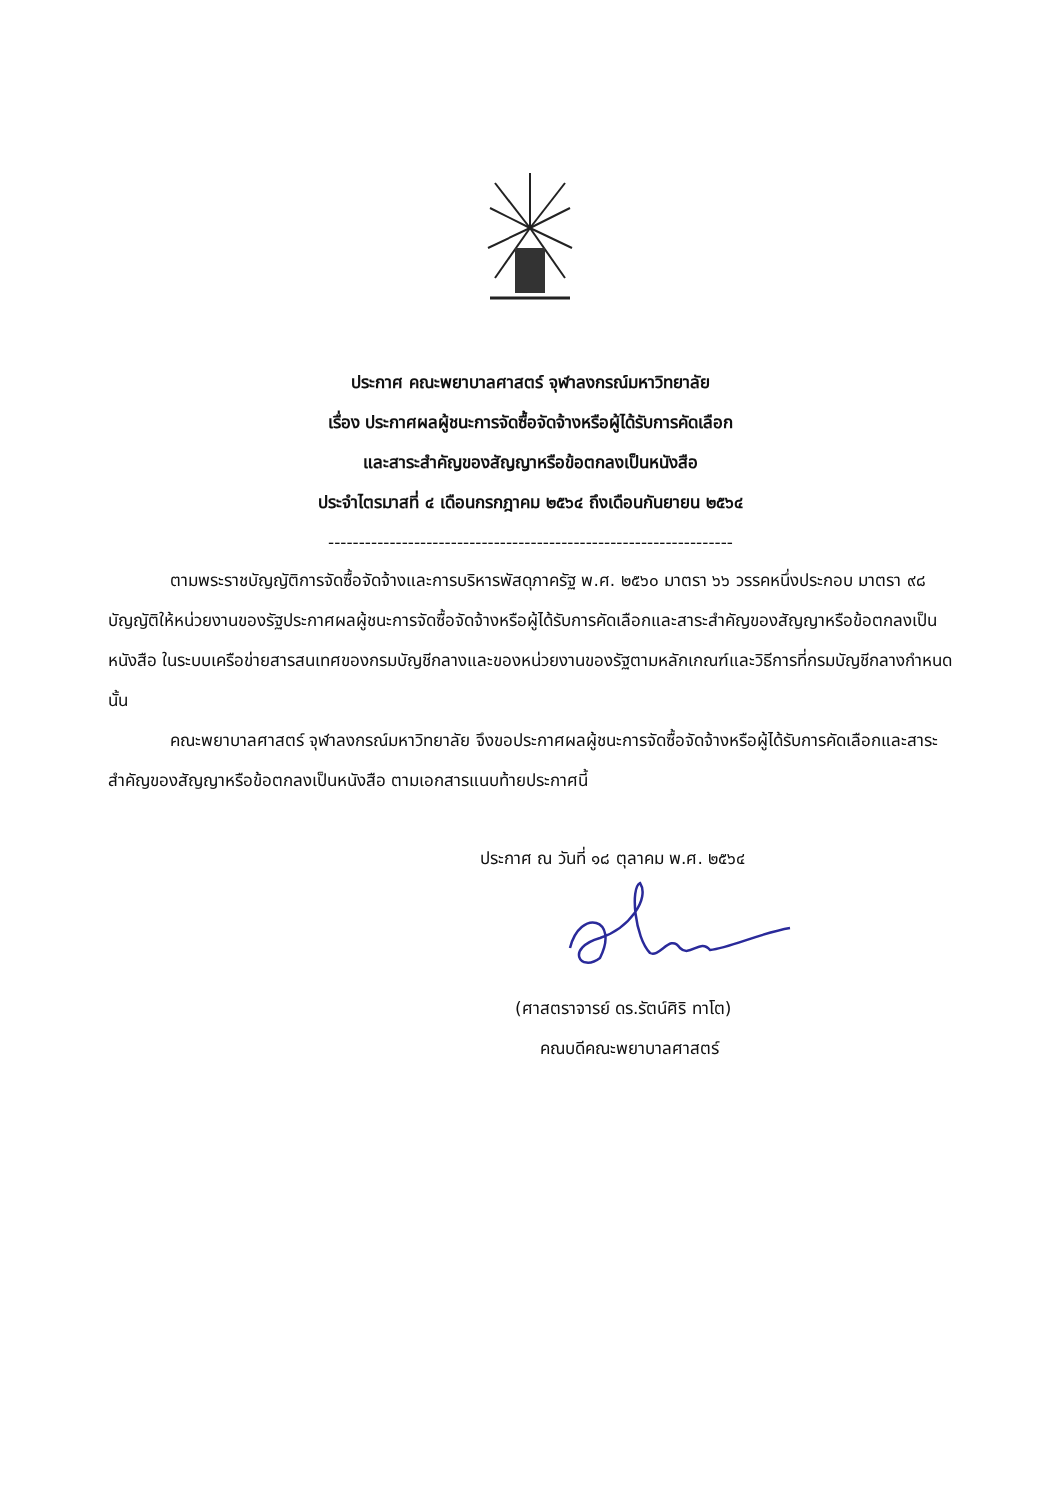ประกาศ คณะพยาบาลศาสตร์ จุฬาลงกรณ์มหาวิทยาลัย
เรื่อง ประกาศผลผู้ชนะการจัดซื้อจัดจ้างหรือผู้ได้รับการคัดเลือก
และสาระสำคัญของสัญญาหรือข้อตกลงเป็นหนังสือ
ประจำไตรมาสที่ ๔ เดือนกรกฎาคม ๒๕๖๔ ถึงเดือนกันยายน ๒๕๖๔
------------------------------------------------------------------
ตามพระราชบัญญัติการจัดซื้อจัดจ้างและการบริหารพัสดุภาครัฐ พ.ศ. ๒๕๖๐ มาตรา ๖๖ วรรคหนึ่งประกอบ มาตรา ๙๘ บัญญัติให้หน่วยงานของรัฐประกาศผลผู้ชนะการจัดซื้อจัดจ้างหรือผู้ได้รับการคัดเลือกและสาระสำคัญของสัญญาหรือข้อตกลงเป็นหนังสือ ในระบบเครือข่ายสารสนเทศของกรมบัญชีกลางและของหน่วยงานของรัฐตามหลักเกณฑ์และวิธีการที่กรมบัญชีกลางกำหนด นั้น
คณะพยาบาลศาสตร์ จุฬาลงกรณ์มหาวิทยาลัย จึงขอประกาศผลผู้ชนะการจัดซื้อจัดจ้างหรือผู้ได้รับการคัดเลือกและสาระสำคัญของสัญญาหรือข้อตกลงเป็นหนังสือ ตามเอกสารแนบท้ายประกาศนี้
ประกาศ ณ วันที่ ๑๘ ตุลาคม พ.ศ. ๒๕๖๔
(ศาสตราจารย์ ดร.รัตน์ศิริ ทาโต)
คณบดีคณะพยาบาลศาสตร์